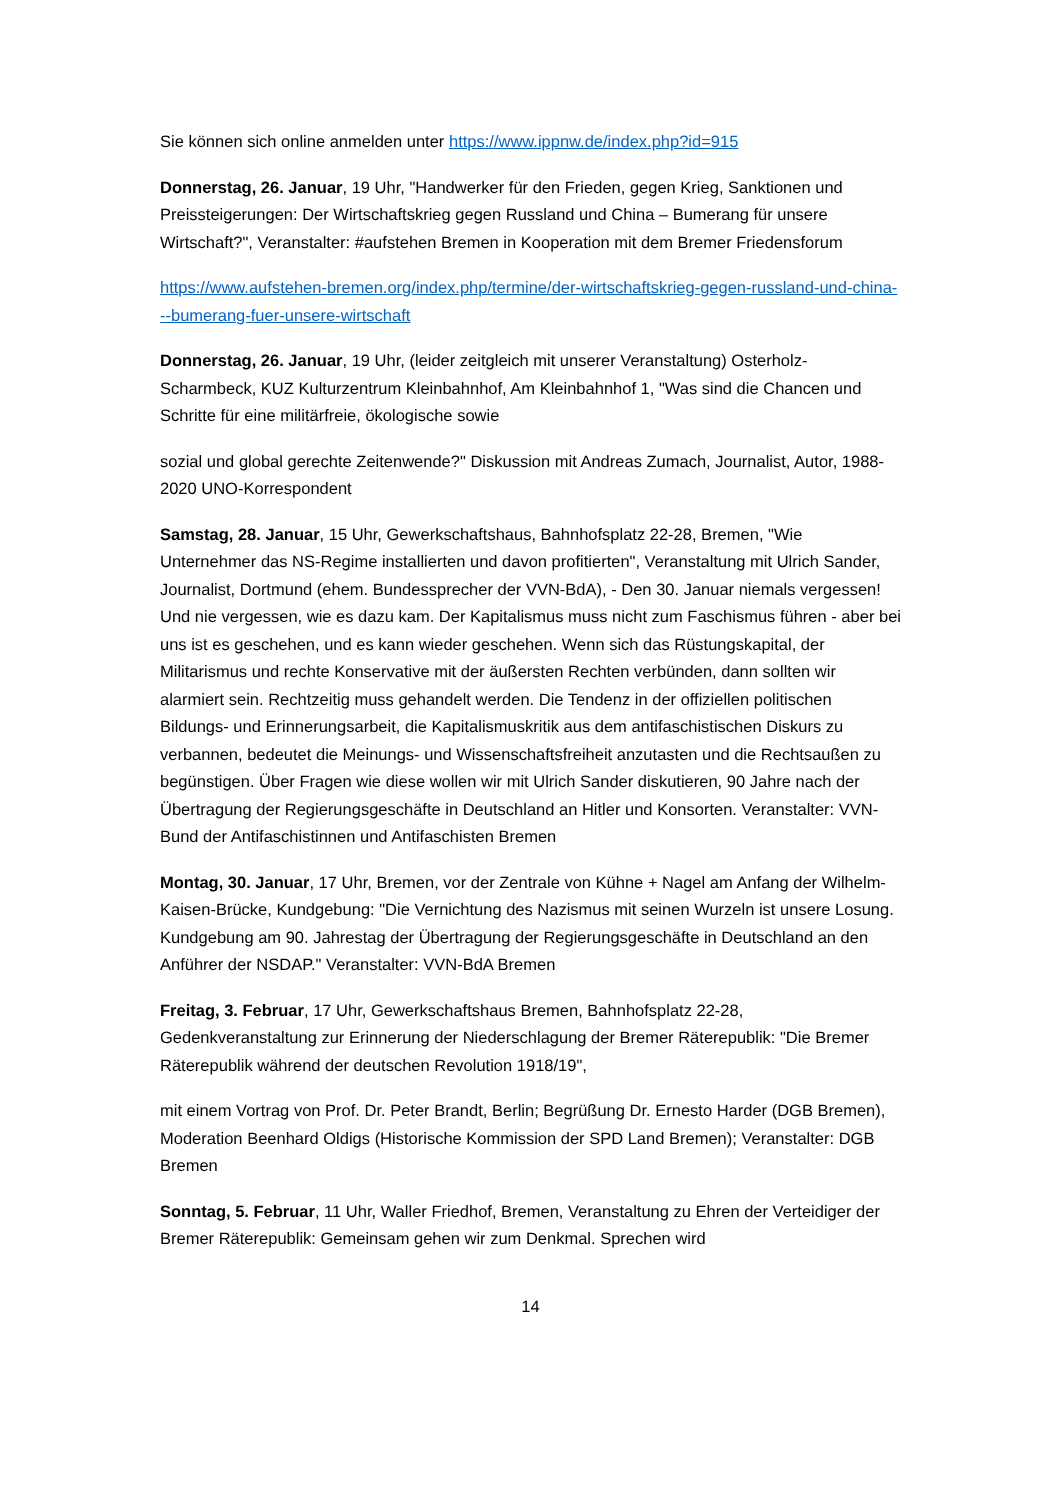Sie können sich online anmelden unter https://www.ippnw.de/index.php?id=915
Donnerstag, 26. Januar, 19 Uhr, "Handwerker für den Frieden, gegen Krieg, Sanktionen und Preissteigerungen: Der Wirtschaftskrieg gegen Russland und China – Bumerang für unsere Wirtschaft?", Veranstalter: #aufstehen Bremen in Kooperation mit dem Bremer Friedensforum
https://www.aufstehen-bremen.org/index.php/termine/der-wirtschaftskrieg-gegen-russland-und-china---bumerang-fuer-unsere-wirtschaft
Donnerstag, 26. Januar, 19 Uhr, (leider zeitgleich mit unserer Veranstaltung) Osterholz-Scharmbeck, KUZ Kulturzentrum Kleinbahnhof, Am Kleinbahnhof 1, "Was sind die Chancen und Schritte für eine militärfreie, ökologische sowie
sozial und global gerechte Zeitenwende?" Diskussion mit Andreas Zumach, Journalist, Autor, 1988-2020 UNO-Korrespondent
Samstag, 28. Januar, 15 Uhr, Gewerkschaftshaus, Bahnhofsplatz 22-28, Bremen, "Wie Unternehmer das NS-Regime installierten und davon profitierten", Veranstaltung mit Ulrich Sander, Journalist, Dortmund (ehem. Bundessprecher der VVN-BdA), - Den 30. Januar niemals vergessen! Und nie vergessen, wie es dazu kam. Der Kapitalismus muss nicht zum Faschismus führen - aber bei uns ist es geschehen, und es kann wieder geschehen. Wenn sich das Rüstungskapital, der Militarismus und rechte Konservative mit der äußersten Rechten verbünden, dann sollten wir alarmiert sein. Rechtzeitig muss gehandelt werden. Die Tendenz in der offiziellen politischen Bildungs- und Erinnerungsarbeit, die Kapitalismuskritik aus dem antifaschistischen Diskurs zu verbannen, bedeutet die Meinungs- und Wissenschaftsfreiheit anzutasten und die Rechtsaußen zu begünstigen. Über Fragen wie diese wollen wir mit Ulrich Sander diskutieren, 90 Jahre nach der Übertragung der Regierungsgeschäfte in Deutschland an Hitler und Konsorten. Veranstalter: VVN-Bund der Antifaschistinnen und Antifaschisten Bremen
Montag, 30. Januar, 17 Uhr, Bremen, vor der Zentrale von Kühne + Nagel am Anfang der Wilhelm-Kaisen-Brücke, Kundgebung: "Die Vernichtung des Nazismus mit seinen Wurzeln ist unsere Losung. Kundgebung am 90. Jahrestag der Übertragung der Regierungsgeschäfte in Deutschland an den Anführer der NSDAP." Veranstalter: VVN-BdA Bremen
Freitag, 3. Februar, 17 Uhr, Gewerkschaftshaus Bremen, Bahnhofsplatz 22-28, Gedenkveranstaltung zur Erinnerung der Niederschlagung der Bremer Räterepublik: "Die Bremer Räterepublik während der deutschen Revolution 1918/19",
mit einem Vortrag von Prof. Dr. Peter Brandt, Berlin; Begrüßung Dr. Ernesto Harder (DGB Bremen), Moderation Beenhard Oldigs (Historische Kommission der SPD Land Bremen); Veranstalter: DGB Bremen
Sonntag, 5. Februar, 11 Uhr, Waller Friedhof, Bremen, Veranstaltung zu Ehren der Verteidiger der Bremer Räterepublik: Gemeinsam gehen wir zum Denkmal. Sprechen wird
14